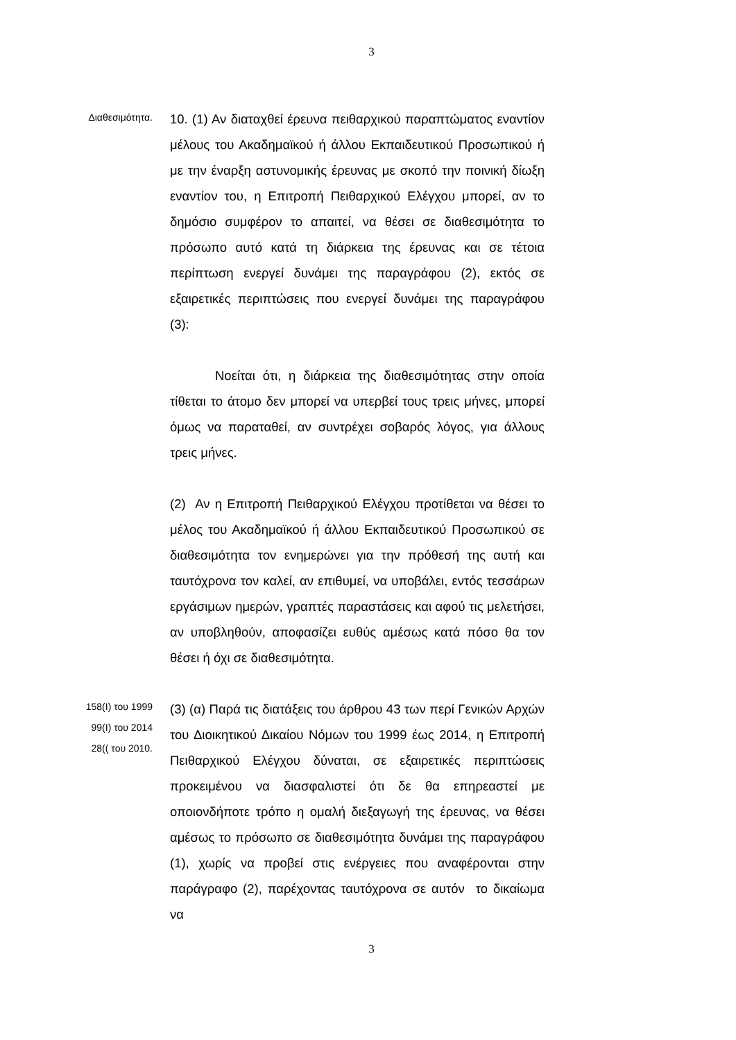3
Διαθεσιμότητα.
10. (1) Αν διαταχθεί έρευνα πειθαρχικού παραπτώματος εναντίον μέλους του Ακαδημαϊκού ή άλλου Εκπαιδευτικού Προσωπικού ή με την έναρξη αστυνομικής έρευνας με σκοπό την ποινική δίωξη εναντίον του, η Επιτροπή Πειθαρχικού Ελέγχου μπορεί, αν το δημόσιο συμφέρον το απαιτεί, να θέσει σε διαθεσιμότητα το πρόσωπο αυτό κατά τη διάρκεια της έρευνας και σε τέτοια περίπτωση ενεργεί δυνάμει της παραγράφου (2), εκτός σε εξαιρετικές περιπτώσεις που ενεργεί δυνάμει της παραγράφου (3):
Νοείται ότι, η διάρκεια της διαθεσιμότητας στην οποία τίθεται το άτομο δεν μπορεί να υπερβεί τους τρεις μήνες, μπορεί όμως να παραταθεί, αν συντρέχει σοβαρός λόγος, για άλλους τρεις μήνες.
(2) Αν η Επιτροπή Πειθαρχικού Ελέγχου προτίθεται να θέσει το μέλος του Ακαδημαϊκού ή άλλου Εκπαιδευτικού Προσωπικού σε διαθεσιμότητα τον ενημερώνει για την πρόθεσή της αυτή και ταυτόχρονα τον καλεί, αν επιθυμεί, να υποβάλει, εντός τεσσάρων εργάσιμων ημερών, γραπτές παραστάσεις και αφού τις μελετήσει, αν υποβληθούν, αποφασίζει ευθύς αμέσως κατά πόσο θα τον θέσει ή όχι σε διαθεσιμότητα.
158(Ι) του 1999
99(Ι) του 2014
28(( του 2010.
(3) (α) Παρά τις διατάξεις του άρθρου 43 των περί Γενικών Αρχών του Διοικητικού Δικαίου Νόμων του 1999 έως 2014, η Επιτροπή Πειθαρχικού Ελέγχου δύναται, σε εξαιρετικές περιπτώσεις προκειμένου να διασφαλιστεί ότι δε θα επηρεαστεί με οποιονδήποτε τρόπο η ομαλή διεξαγωγή της έρευνας, να θέσει αμέσως το πρόσωπο σε διαθεσιμότητα δυνάμει της παραγράφου (1), χωρίς να προβεί στις ενέργειες που αναφέρονται στην παράγραφο (2), παρέχοντας ταυτόχρονα σε αυτόν το δικαίωμα να
3